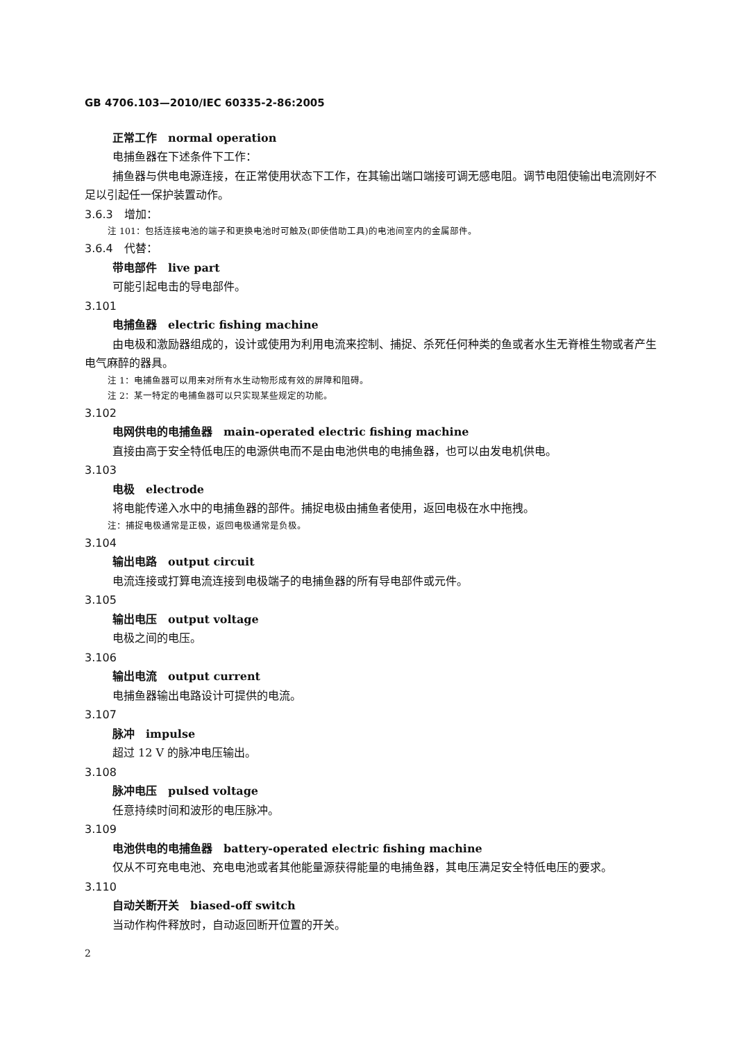GB 4706.103—2010/IEC 60335-2-86:2005
正常工作　normal operation
电捕鱼器在下述条件下工作：
捕鱼器与供电电源连接，在正常使用状态下工作，在其输出端口端接可调无感电阻。调节电阻使输出电流刚好不足以引起任一保护装置动作。
3.6.3　增加：
注 101：包括连接电池的端子和更换电池时可触及(即使借助工具)的电池间室内的金属部件。
3.6.4　代替：
带电部件　live part
可能引起电击的导电部件。
3.101
电捕鱼器　electric fishing machine
由电极和激励器组成的，设计或使用为利用电流来控制、捕捉、杀死任何种类的鱼或者水生无脊椎生物或者产生电气麻醉的器具。
注 1：电捕鱼器可以用来对所有水生动物形成有效的屏障和阻碍。
注 2：某一特定的电捕鱼器可以只实现某些规定的功能。
3.102
电网供电的电捕鱼器　main-operated electric fishing machine
直接由高于安全特低电压的电源供电而不是由电池供电的电捕鱼器，也可以由发电机供电。
3.103
电极　electrode
将电能传递入水中的电捕鱼器的部件。捕捉电极由捕鱼者使用，返回电极在水中拖拽。
注：捕捉电极通常是正极，返回电极通常是负极。
3.104
输出电路　output circuit
电流连接或打算电流连接到电极端子的电捕鱼器的所有导电部件或元件。
3.105
输出电压　output voltage
电极之间的电压。
3.106
输出电流　output current
电捕鱼器输出电路设计可提供的电流。
3.107
脉冲　impulse
超过 12 V 的脉冲电压输出。
3.108
脉冲电压　pulsed voltage
任意持续时间和波形的电压脉冲。
3.109
电池供电的电捕鱼器　battery-operated electric fishing machine
仅从不可充电电池、充电电池或者其他能量源获得能量的电捕鱼器，其电压满足安全特低电压的要求。
3.110
自动关断开关　biased-off switch
当动作构件释放时，自动返回断开位置的开关。
2